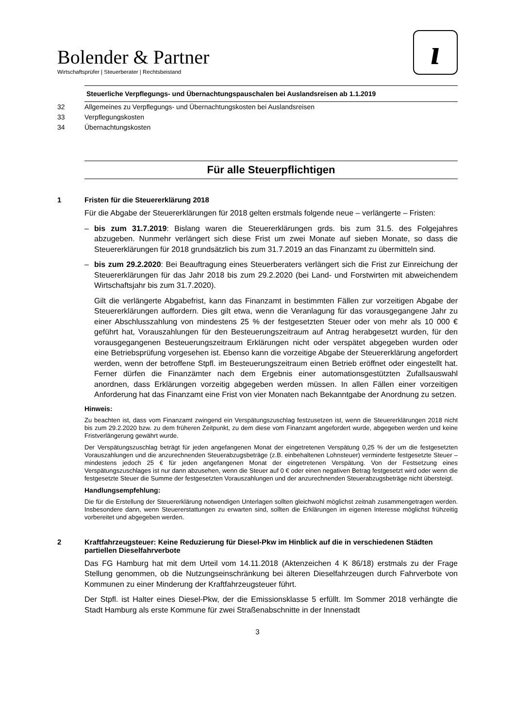Bolender & Partner
Wirtschaftsprüfer | Steuerberater | Rechtsbeistand
ı
Steuerliche Verpflegungs- und Übernachtungspauschalen bei Auslandsreisen ab 1.1.2019
32 Allgemeines zu Verpflegungs- und Übernachtungskosten bei Auslandsreisen
33 Verpflegungskosten
34 Übernachtungskosten
Für alle Steuerpflichtigen
1 Fristen für die Steuererklärung 2018
Für die Abgabe der Steuererklärungen für 2018 gelten erstmals folgende neue – verlängerte – Fristen:
– bis zum 31.7.2019: Bislang waren die Steuererklärungen grds. bis zum 31.5. des Folgejahres abzugeben. Nunmehr verlängert sich diese Frist um zwei Monate auf sieben Monate, so dass die Steuererklärungen für 2018 grundsätzlich bis zum 31.7.2019 an das Finanzamt zu übermitteln sind.
– bis zum 29.2.2020: Bei Beauftragung eines Steuerberaters verlängert sich die Frist zur Einreichung der Steuererklärungen für das Jahr 2018 bis zum 29.2.2020 (bei Land- und Forstwirten mit abweichendem Wirtschaftsjahr bis zum 31.7.2020).
Gilt die verlängerte Abgabefrist, kann das Finanzamt in bestimmten Fällen zur vorzeitigen Abgabe der Steuererklärungen auffordern. Dies gilt etwa, wenn die Veranlagung für das vorausgegangene Jahr zu einer Abschlusszahlung von mindestens 25 % der festgesetzten Steuer oder von mehr als 10 000 € geführt hat, Vorauszahlungen für den Besteuerungszeitraum auf Antrag herabgesetzt wurden, für den vorausgegangenen Besteuerungszeitraum Erklärungen nicht oder verspätet abgegeben wurden oder eine Betriebsprüfung vorgesehen ist. Ebenso kann die vorzeitige Abgabe der Steuererklärung angefordert werden, wenn der betroffene Stpfl. im Besteuerungszeitraum einen Betrieb eröffnet oder eingestellt hat. Ferner dürfen die Finanzämter nach dem Ergebnis einer automationsgestützten Zufallsauswahl anordnen, dass Erklärungen vorzeitig abgegeben werden müssen. In allen Fällen einer vorzeitigen Anforderung hat das Finanzamt eine Frist von vier Monaten nach Bekanntgabe der Anordnung zu setzen.
Hinweis:
Zu beachten ist, dass vom Finanzamt zwingend ein Verspätungszuschlag festzusetzen ist, wenn die Steuererklärungen 2018 nicht bis zum 29.2.2020 bzw. zu dem früheren Zeitpunkt, zu dem diese vom Finanzamt angefordert wurde, abgegeben werden und keine Fristverlängerung gewährt wurde.
Der Verspätungszuschlag beträgt für jeden angefangenen Monat der eingetretenen Verspätung 0,25 % der um die festgesetzten Vorauszahlungen und die anzurechnenden Steuerabzugsbeträge (z.B. einbehaltenen Lohnsteuer) verminderte festgesetzte Steuer – mindestens jedoch 25 € für jeden angefangenen Monat der eingetretenen Verspätung. Von der Festsetzung eines Verspätungszuschlages ist nur dann abzusehen, wenn die Steuer auf 0 € oder einen negativen Betrag festgesetzt wird oder wenn die festgesetzte Steuer die Summe der festgesetzten Vorauszahlungen und der anzurechnenden Steuerabzugsbeträge nicht übersteigt.
Handlungsempfehlung:
Die für die Erstellung der Steuererklärung notwendigen Unterlagen sollten gleichwohl möglichst zeitnah zusammengetragen werden. Insbesondere dann, wenn Steuererstattungen zu erwarten sind, sollten die Erklärungen im eigenen Interesse möglichst frühzeitig vorbereitet und abgegeben werden.
2 Kraftfahrzeugsteuer: Keine Reduzierung für Diesel-Pkw im Hinblick auf die in verschiedenen Städten partiellen Dieselfahrverbote
Das FG Hamburg hat mit dem Urteil vom 14.11.2018 (Aktenzeichen 4 K 86/18) erstmals zu der Frage Stellung genommen, ob die Nutzungseinschränkung bei älteren Dieselfahrzeugen durch Fahrverbote von Kommunen zu einer Minderung der Kraftfahrzeugsteuer führt.
Der Stpfl. ist Halter eines Diesel-Pkw, der die Emissionsklasse 5 erfüllt. Im Sommer 2018 verhängte die Stadt Hamburg als erste Kommune für zwei Straßenabschnitte in der Innenstadt
3